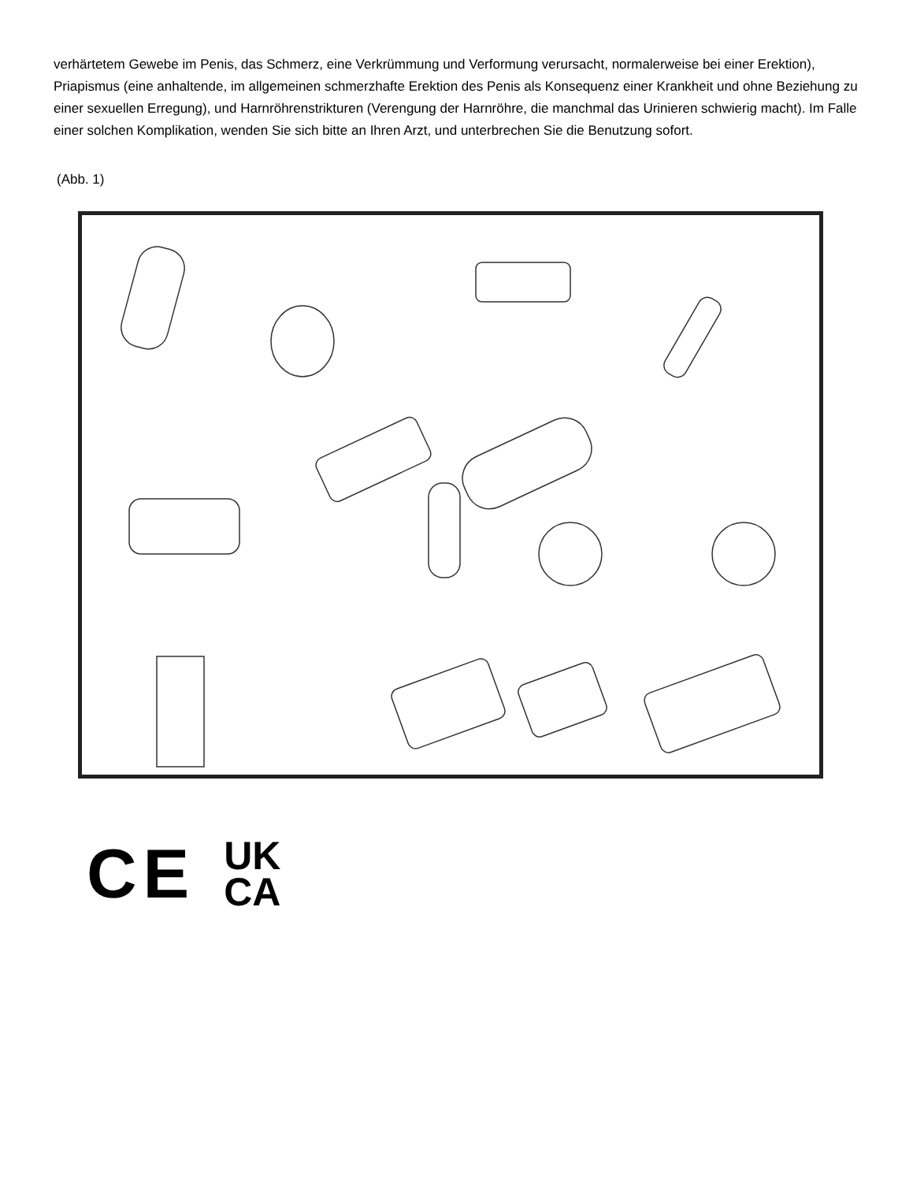verhärtetem Gewebe im Penis, das Schmerz, eine Verkrümmung und Verformung verursacht, normalerweise bei einer Erektion), Priapismus (eine anhaltende, im allgemeinen schmerzhafte Erektion des Penis als Konsequenz einer Krankheit und ohne Beziehung zu einer sexuellen Erregung), und Harnröhrenstrikturen (Verengung der Harnröhre, die manchmal das Urinieren schwierig macht). Im Falle einer solchen Komplikation, wenden Sie sich bitte an Ihren Arzt, und unterbrechen Sie die Benutzung sofort.
(Abb. 1)
CE
UK
CA